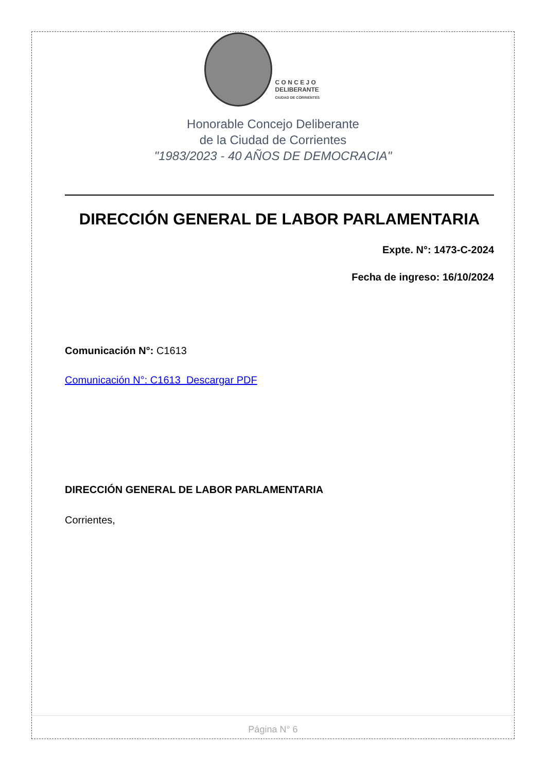C O N C E J O
DELIBERANTE
CIUDAD DE CORRIENTES
Honorable Concejo Deliberante
de la Ciudad de Corrientes
"1983/2023 - 40 AÑOS DE DEMOCRACIA"
DIRECCIÓN GENERAL DE LABOR PARLAMENTARIA
Expte. N°: 1473-C-2024
Fecha de ingreso: 16/10/2024
Comunicación N°: C1613
Comunicación N°: C1613 Descargar PDF
DIRECCIÓN GENERAL DE LABOR PARLAMENTARIA
Corrientes,
Página N° 6